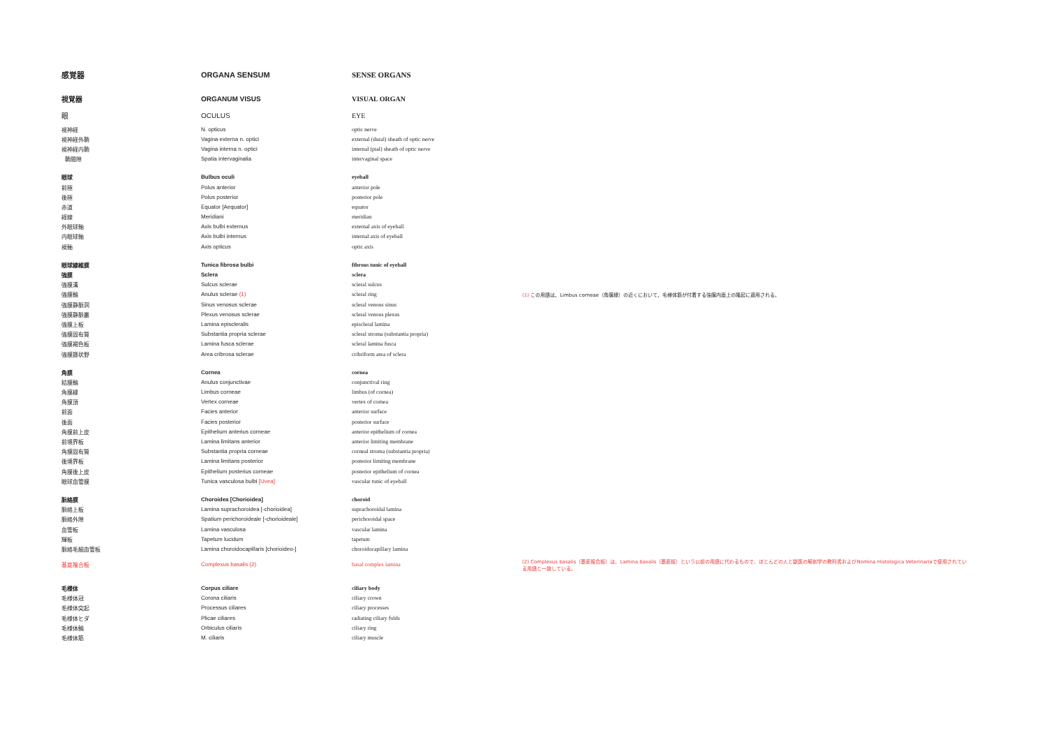| 感覚器 | ORGANA SENSUM | SENSE ORGANS | |
| 視覚器 | ORGANUM VISUS | VISUAL ORGAN | |
| 眼 | OCULUS | EYE | |
| 視神経 | N. opticus | optic nerve | |
| 視神経外鞘 | Vagina externa n. optici | external (dural) sheath of optic nerve | |
| 視神経内鞘 | Vagina interna n. optici | internal (pial) sheath of optic nerve | |
| 鞘間隙 | Spatia intervaginalia | intervaginal space | |
| 眼球 | Bulbus oculi | eyeball | |
| 前極 | Polus anterior | anterior pole | |
| 後極 | Polus posterior | posterior pole | |
| 赤道 | Equator [Aequator] | equator | |
| 経線 | Meridiani | meridian | |
| 外眼球軸 | Axis bulbi externus | external axis of eyeball | |
| 内眼球軸 | Axis bulbi internus | internal axis of eyeball | |
| 視軸 | Axis opticus | optic axis | |
| 眼球線維膜 | Tunica fibrosa bulbi | fibrous tunic of eyeball | |
| 強膜 | Sclera | sclera | |
| 強膜溝 | Sulcus sclerae | scleral sulcus | |
| 強膜輪 | Anulus sclerae (1) | scleral ring | (1) この用語は、Limbus corneae（角膜縁）の近くにおいて、毛様体筋が付着する強膜内面上の隆起に適用される。 |
| 強膜静脈洞 | Sinus venosus sclerae | scleral venous sinus | |
| 強膜静脈叢 | Plexus venosus sclerae | scleral venous plexus | |
| 強膜上板 | Lamina episcleralis | episcleral lamina | |
| 強膜固有質 | Substantia propria sclerae | scleral stroma (substantia propria) | |
| 強膜褐色板 | Lamina fusca sclerae | scleral lamina fusca | |
| 強膜篩状野 | Area cribrosa sclerae | cribriform area of sclera | |
| 角膜 | Cornea | cornea | |
| 結膜輪 | Anulus conjunctivae | conjunctival ring | |
| 角膜縁 | Limbus corneae | limbus (of cornea) | |
| 角膜頂 | Vertex corneae | vertex of cornea | |
| 前面 | Facies anterior | anterior surface | |
| 後面 | Facies posterior | posterior surface | |
| 角膜前上皮 | Epithelium anterius corneae | anterior epithelium of cornea | |
| 前境界板 | Lamina limitans anterior | anterior limiting membrane | |
| 角膜固有質 | Substantia propria corneae | corneal stroma (substantia propria) | |
| 後境界板 | Lamina limitans posterior | posterior limiting membrane | |
| 角膜後上皮 | Epithelium posterius corneae | posterior epithelium of cornea | |
| 眼球血管膜 | Tunica vasculosa bulbi [Uvea] | vascular tunic of eyeball | |
| 脈絡膜 | Choroidea [Chorioidea] | choroid | |
| 脈絡上板 | Lamina suprachoroidea [-chorioidea] | suprachoroidal lamina | |
| 脈絡外隙 | Spatium perichoroideale [-chorioideale] | perichoroidal space | |
| 血管板 | Lamina vasculosa | vascular lamina | |
| 輝板 | Tapetum lucidum | tapetum | |
| 脈絡毛細血管板 | Lamina choroidocapillaris [chorioideo-] | choroidocapillary lamina | |
| 基底複合板 | Complexus basalis (2) | basal complex lamina | (2) Complexus basalis（基底複合板）は、Lamina basalis（基底板）という以前の用語に代わるもので、ほとんどの人と獣医の解剖学の教科書およびNomina Histologica Veterinariaで使用されている用語と一致している。 |
| 毛様体 | Corpus ciliare | ciliary body | |
| 毛様体冠 | Corona ciliaris | ciliary crown | |
| 毛様体突起 | Processus ciliares | ciliary processes | |
| 毛様体ヒダ | Plicae ciliares | radiating ciliary folds | |
| 毛様体輪 | Orbiculus ciliaris | ciliary ring | |
| 毛様体筋 | M. ciliaris | ciliary muscle | |